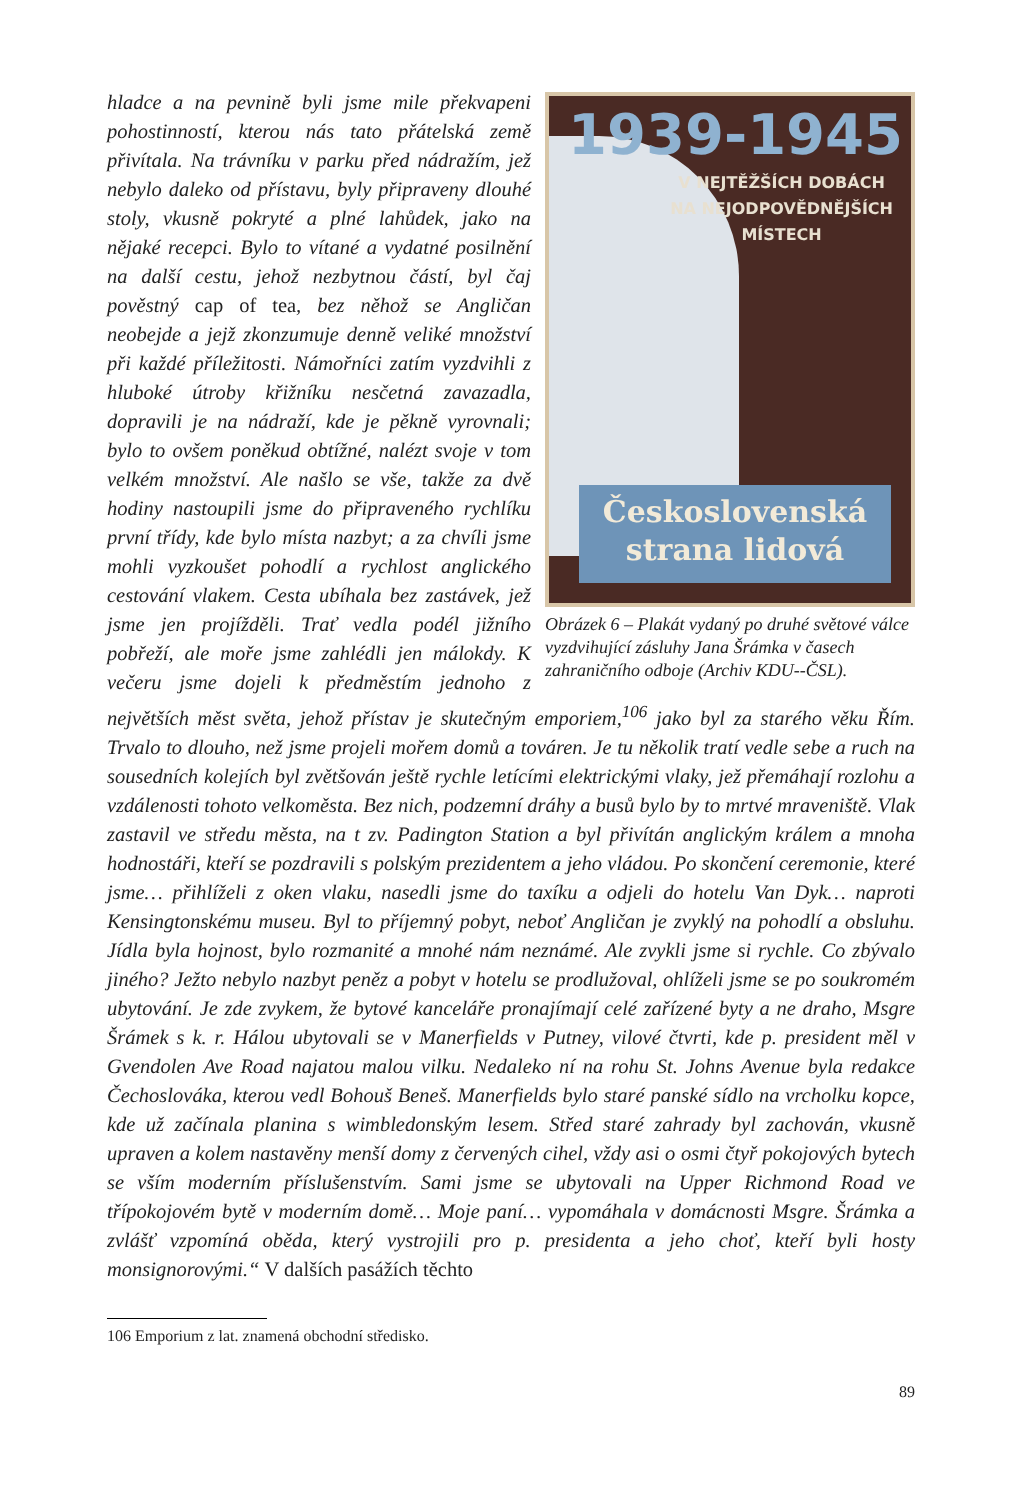1939-1945
V NEJTĚŽŠÍCH DOBÁCH
NA NEJODPOVĚDNĚJŠÍCH
MÍSTECH
Československá
strana lidová
Obrázek 6 – Plakát vydaný po druhé světové válce vyzdvihující zásluhy Jana Šrámka v časech zahraničního odboje (Archiv KDU--ČSL).
hladce a na pevnině byli jsme mile překvapeni pohostinností, kterou nás tato přátelská země přivítala. Na trávníku v parku před nádražím, jež nebylo daleko od přístavu, byly připraveny dlouhé stoly, vkusně pokryté a plné lahůdek, jako na nějaké recepci. Bylo to vítané a vydatné posilnění na další cestu, jehož nezbytnou částí, byl čaj pověstný cap of tea, bez něhož se Angličan neobejde a jejž zkonzumuje denně veliké množství při každé příležitosti. Námořníci zatím vyzdvihli z hluboké útroby křižníku nesčetná zavazadla, dopravili je na nádraží, kde je pěkně vyrovnali; bylo to ovšem poněkud obtížné, nalézt svoje v tom velkém množství. Ale našlo se vše, takže za dvě hodiny nastoupili jsme do připraveného rychlíku první třídy, kde bylo místa nazbyt; a za chvíli jsme mohli vyzkoušet pohodlí a rychlost anglického cestování vlakem. Cesta ubíhala bez zastávek, jež jsme jen projížděli. Trať vedla podél jižního pobřeží, ale moře jsme zahlédli jen málokdy. K večeru jsme dojeli k předměstím jednoho z největších měst světa, jehož přístav je skutečným emporiem,<sup>106</sup> jako byl za starého věku Řím. Trvalo to dlouho, než jsme projeli mořem domů a továren. Je tu několik tratí vedle sebe a ruch na sousedních kolejích byl zvětšován ještě rychle letícími elektrickými vlaky, jež přemáhají rozlohu a vzdálenosti tohoto velkoměsta. Bez nich, podzemní dráhy a busů bylo by to mrtvé mraveniště. Vlak zastavil ve středu města, na t zv. Padington Station a byl přivítán anglickým králem a mnoha hodnostáři, kteří se pozdravili s polským prezidentem a jeho vládou. Po skončení ceremonie, které jsme… přihlíželi z oken vlaku, nasedli jsme do taxíku a odjeli do hotelu Van Dyk… naproti Kensingtonskému museu. Byl to příjemný pobyt, neboť Angličan je zvyklý na pohodlí a obsluhu. Jídla byla hojnost, bylo rozmanité a mnohé nám neznámé. Ale zvykli jsme si rychle. Co zbývalo jiného? Ježto nebylo nazbyt peněz a pobyt v hotelu se prodlužoval, ohlíželi jsme se po soukromém ubytování. Je zde zvykem, že bytové kanceláře pronajímají celé zařízené byty a ne draho, Msgre Šrámek s k. r. Hálou ubytovali se v Manerfields v Putney, vilové čtvrti, kde p. president měl v Gvendolen Ave Road najatou malou vilku. Nedaleko ní na rohu St. Johns Avenue byla redakce Čechoslováka, kterou vedl Bohouš Beneš. Manerfields bylo staré panské sídlo na vrcholku kopce, kde už začínala planina s wimbledonským lesem. Střed staré zahrady byl zachován, vkusně upraven a kolem nastavěny menší domy z červených cihel, vždy asi o osmi čtyř pokojových bytech se vším moderním příslušenstvím. Sami jsme se ubytovali na Upper Richmond Road ve třípokojovém bytě v moderním domě… Moje paní… vypomáhala v domácnosti Msgre. Šrámka a zvlášť vzpomíná oběda, který vystrojili pro p. presidenta a jeho choť, kteří byli hosty monsignorovými.“ V dalších pasážích těchto
106 Emporium z lat. znamená obchodní středisko.
89